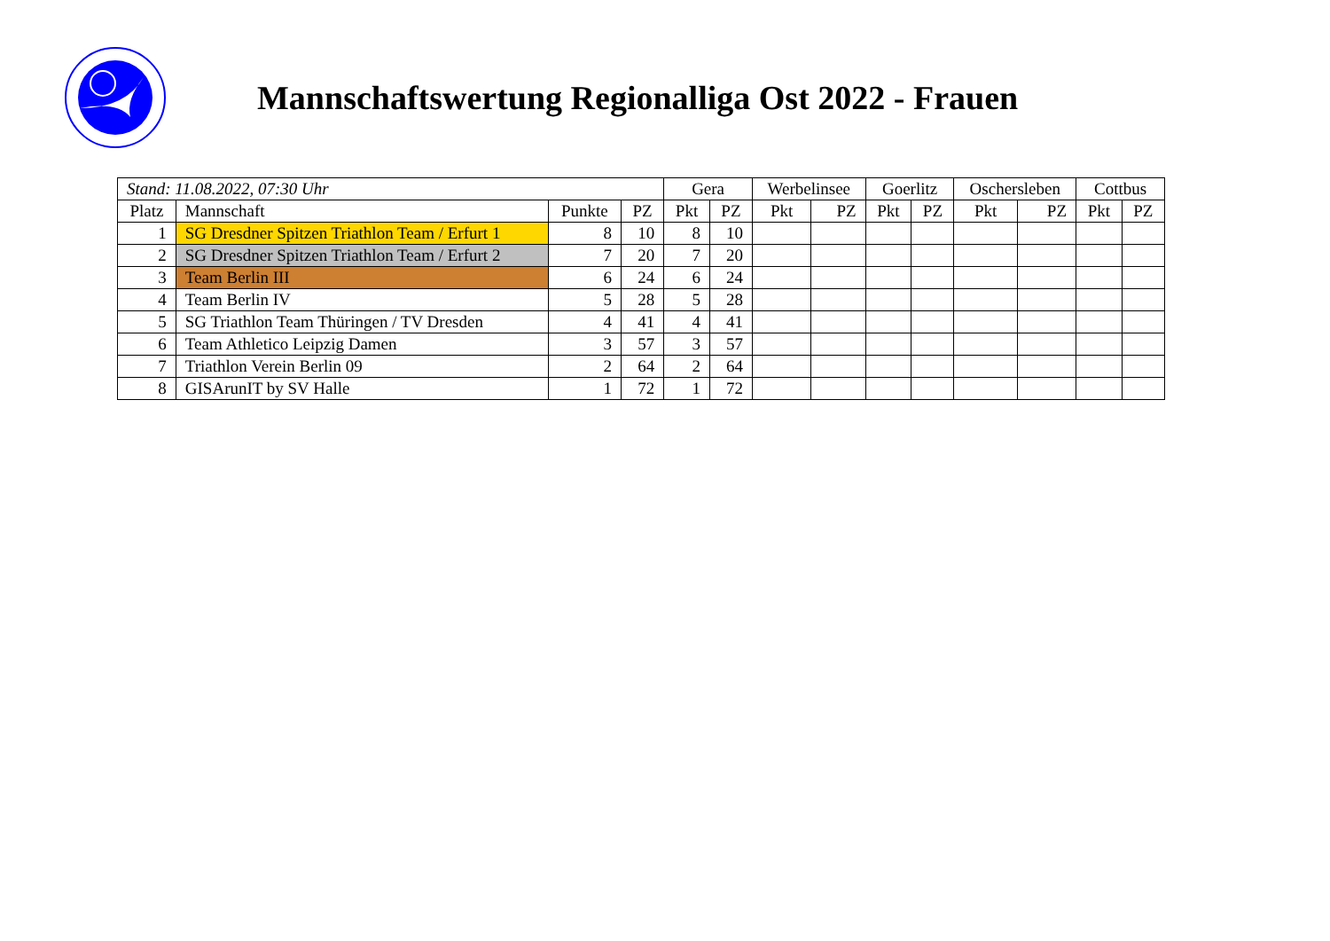Mannschaftswertung Regionalliga Ost 2022 - Frauen
| Stand: 11.08.2022, 07:30 Uhr | | | | Gera | | Werbelinsee | | Goerlitz | | Oschersleben | | Cottbus | |
| --- | --- | --- | --- | --- | --- | --- | --- | --- | --- | --- | --- | --- | --- |
| Platz | Mannschaft | Punkte | PZ | Pkt | PZ | Pkt | PZ | Pkt | PZ | Pkt | PZ | Pkt | PZ |
| 1 | SG Dresdner Spitzen Triathlon Team / Erfurt 1 | 8 | 10 | 8 | 10 | | | | | | | | |
| 2 | SG Dresdner Spitzen Triathlon Team / Erfurt 2 | 7 | 20 | 7 | 20 | | | | | | | | |
| 3 | Team Berlin III | 6 | 24 | 6 | 24 | | | | | | | | |
| 4 | Team Berlin IV | 5 | 28 | 5 | 28 | | | | | | | | |
| 5 | SG Triathlon Team Thüringen / TV Dresden | 4 | 41 | 4 | 41 | | | | | | | | |
| 6 | Team Athletico Leipzig Damen | 3 | 57 | 3 | 57 | | | | | | | | |
| 7 | Triathlon Verein Berlin 09 | 2 | 64 | 2 | 64 | | | | | | | | |
| 8 | GISArunIT by SV Halle | 1 | 72 | 1 | 72 | | | | | | | | |